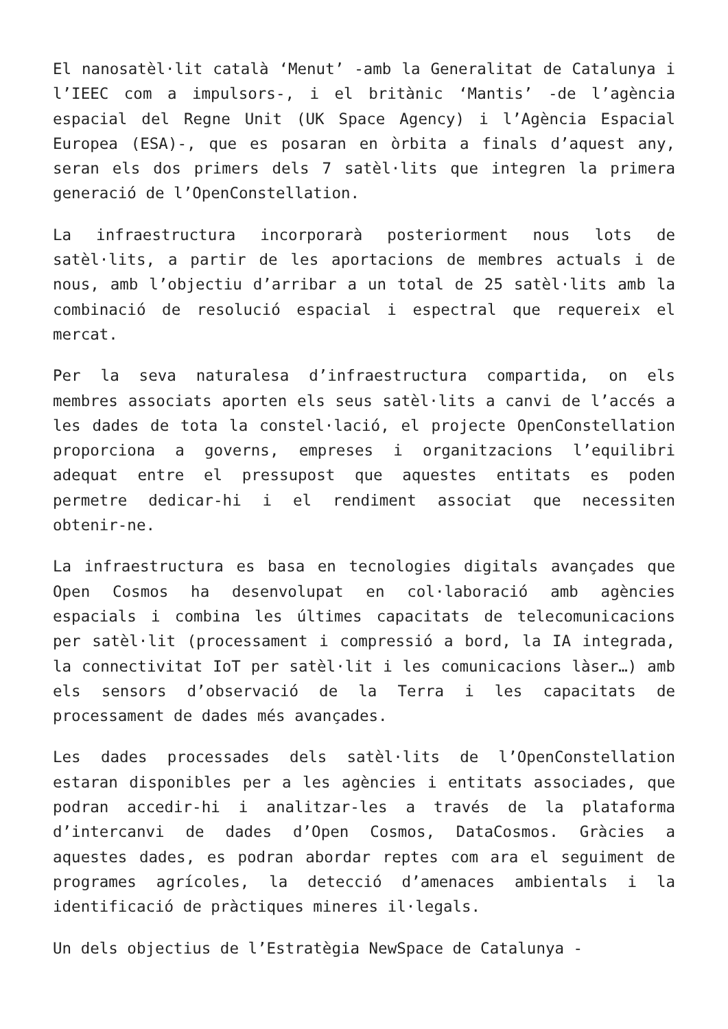El nanosatèl·lit català ‘Menut’ -amb la Generalitat de Catalunya i l’IEEC com a impulsors-, i el britànic ‘Mantis’ -de l’agència espacial del Regne Unit (UK Space Agency) i l’Agència Espacial Europea (ESA)-, que es posaran en òrbita a finals d’aquest any, seran els dos primers dels 7 satèl·lits que integren la primera generació de l’OpenConstellation.
La infraestructura incorporarà posteriorment nous lots de satèl·lits, a partir de les aportacions de membres actuals i de nous, amb l’objectiu d’arribar a un total de 25 satèl·lits amb la combinació de resolució espacial i espectral que requereix el mercat.
Per la seva naturalesa d’infraestructura compartida, on els membres associats aporten els seus satèl·lits a canvi de l’accés a les dades de tota la constel·lació, el projecte OpenConstellation proporciona a governs, empreses i organitzacions l’equilibri adequat entre el pressupost que aquestes entitats es poden permetre dedicar-hi i el rendiment associat que necessiten obtenir-ne.
La infraestructura es basa en tecnologies digitals avançades que Open Cosmos ha desenvolupat en col·laboració amb agències espacials i combina les últimes capacitats de telecomunicacions per satèl·lit (processament i compressió a bord, la IA integrada, la connectivitat IoT per satèl·lit i les comunicacions làser…) amb els sensors d’observació de la Terra i les capacitats de processament de dades més avançades.
Les dades processades dels satèl·lits de l’OpenConstellation estaran disponibles per a les agències i entitats associades, que podran accedir-hi i analitzar-les a través de la plataforma d’intercanvi de dades d’Open Cosmos, DataCosmos. Gràcies a aquestes dades, es podran abordar reptes com ara el seguiment de programes agrícoles, la detecció d’amenaces ambientals i la identificació de pràctiques mineres il·legals.
Un dels objectius de l’Estratègia NewSpace de Catalunya -